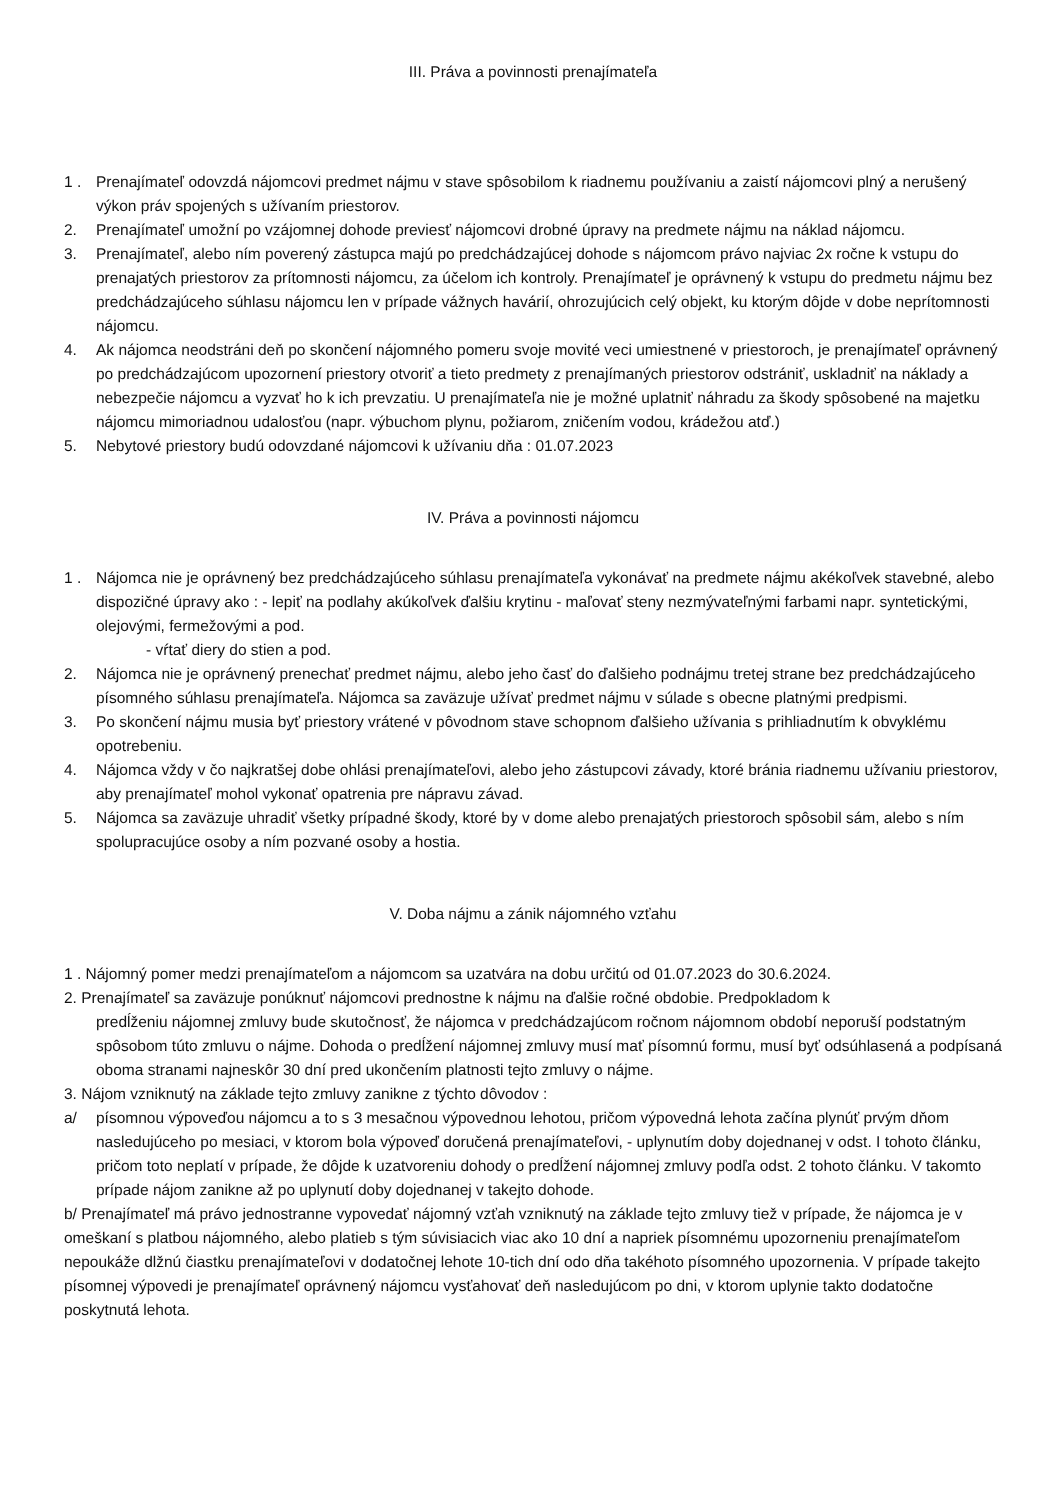III. Práva a povinnosti prenajímateľa
1 . Prenajímateľ odovzdá nájomcovi predmet nájmu v stave spôsobilom k riadnemu používaniu a zaistí nájomcovi plný a nerušený výkon práv spojených s užívaním priestorov.
2. Prenajímateľ umožní po vzájomnej dohode previesť nájomcovi drobné úpravy na predmete nájmu na náklad nájomcu.
3. Prenajímateľ, alebo ním poverený zástupca majú po predchádzajúcej dohode s nájomcom právo najviac 2x ročne k vstupu do prenajatých priestorov za prítomnosti nájomcu, za účelom ich kontroly. Prenajímateľ je oprávnený k vstupu do predmetu nájmu bez predchádzajúceho súhlasu nájomcu len v prípade vážnych havárií, ohrozujúcich celý objekt, ku ktorým dôjde v dobe neprítomnosti nájomcu.
4. Ak nájomca neodstráni deň po skončení nájomného pomeru svoje movité veci umiestnené v priestoroch, je prenajímateľ oprávnený po predchádzajúcom upozornení priestory otvoriť a tieto predmety z prenajímaných priestorov odstrániť, uskladniť na náklady a nebezpečie nájomcu a vyzvať ho k ich prevzatiu. U prenajímateľa nie je možné uplatniť náhradu za škody spôsobené na majetku nájomcu mimoriadnou udalosťou (napr. výbuchom plynu, požiarom, zničením vodou, krádežou atď.)
5. Nebytové priestory budú odovzdané nájomcovi k užívaniu dňa : 01.07.2023
IV. Práva a povinnosti nájomcu
1 . Nájomca nie je oprávnený bez predchádzajúceho súhlasu prenajímateľa vykonávať na predmete nájmu akékoľvek stavebné, alebo dispozičné úpravy ako : - lepiť na podlahy akúkoľvek ďalšiu krytinu - maľovať steny nezmývateľnými farbami napr. syntetickými, olejovými, fermežovými a pod.
- vŕtať diery do stien a pod.
2. Nájomca nie je oprávnený prenechať predmet nájmu, alebo jeho časť do ďalšieho podnájmu tretej strane bez predchádzajúceho písomného súhlasu prenajímateľa. Nájomca sa zaväzuje užívať predmet nájmu v súlade s obecne platnými predpismi.
3. Po skončení nájmu musia byť priestory vrátené v pôvodnom stave schopnom ďalšieho užívania s prihliadnutím k obvyklému opotrebeniu.
4. Nájomca vždy v čo najkratšej dobe ohlási prenajímateľovi, alebo jeho zástupcovi závady, ktoré bránia riadnemu užívaniu priestorov, aby prenajímateľ mohol vykonať opatrenia pre nápravu závad.
5. Nájomca sa zaväzuje uhradiť všetky prípadné škody, ktoré by v dome alebo prenajatých priestoroch spôsobil sám, alebo s ním spolupracujúce osoby a ním pozvané osoby a hostia.
V. Doba nájmu a zánik nájomného vzťahu
1 . Nájomný pomer medzi prenajímateľom a nájomcom sa uzatvára na dobu určitú od 01.07.2023 do 30.6.2024.
2. Prenajímateľ sa zaväzuje ponúknuť nájomcovi prednostne k nájmu na ďalšie ročné obdobie. Predpokladom k
predĺženiu nájomnej zmluvy bude skutočnosť, že nájomca v predchádzajúcom ročnom nájomnom období neporuší podstatným spôsobom túto zmluvu o nájme. Dohoda o predĺžení nájomnej zmluvy musí mať písomnú formu, musí byť odsúhlasená a podpísaná oboma stranami najneskôr 30 dní pred ukončením platnosti tejto zmluvy o nájme.
3. Nájom vzniknutý na základe tejto zmluvy zanikne z týchto dôvodov :
a/ písomnou výpoveďou nájomcu a to s 3 mesačnou výpovednou lehotou, pričom výpovedná lehota začína plynúť prvým dňom nasledujúceho po mesiaci, v ktorom bola výpoveď doručená prenajímateľovi, - uplynutím doby dojednanej v odst. I tohoto článku, pričom toto neplatí v prípade, že dôjde k uzatvoreniu dohody o predĺžení nájomnej zmluvy podľa odst. 2 tohoto článku. V takomto prípade nájom zanikne až po uplynutí doby dojednanej v takejto dohode.
b/ Prenajímateľ má právo jednostranne vypovedať nájomný vzťah vzniknutý na základe tejto zmluvy tiež v prípade, že nájomca je v omeškaní s platbou nájomného, alebo platieb s tým súvisiacich viac ako 10 dní a napriek písomnému upozorneniu prenajímateľom nepoukáže dlžnú čiastku prenajímateľovi v dodatočnej lehote 10-tich dní odo dňa takéhoto písomného upozornenia. V prípade takejto písomnej výpovedi je prenajímateľ oprávnený nájomcu vysťahovať deň nasledujúcom po dni, v ktorom uplynie takto dodatočne poskytnutá lehota.